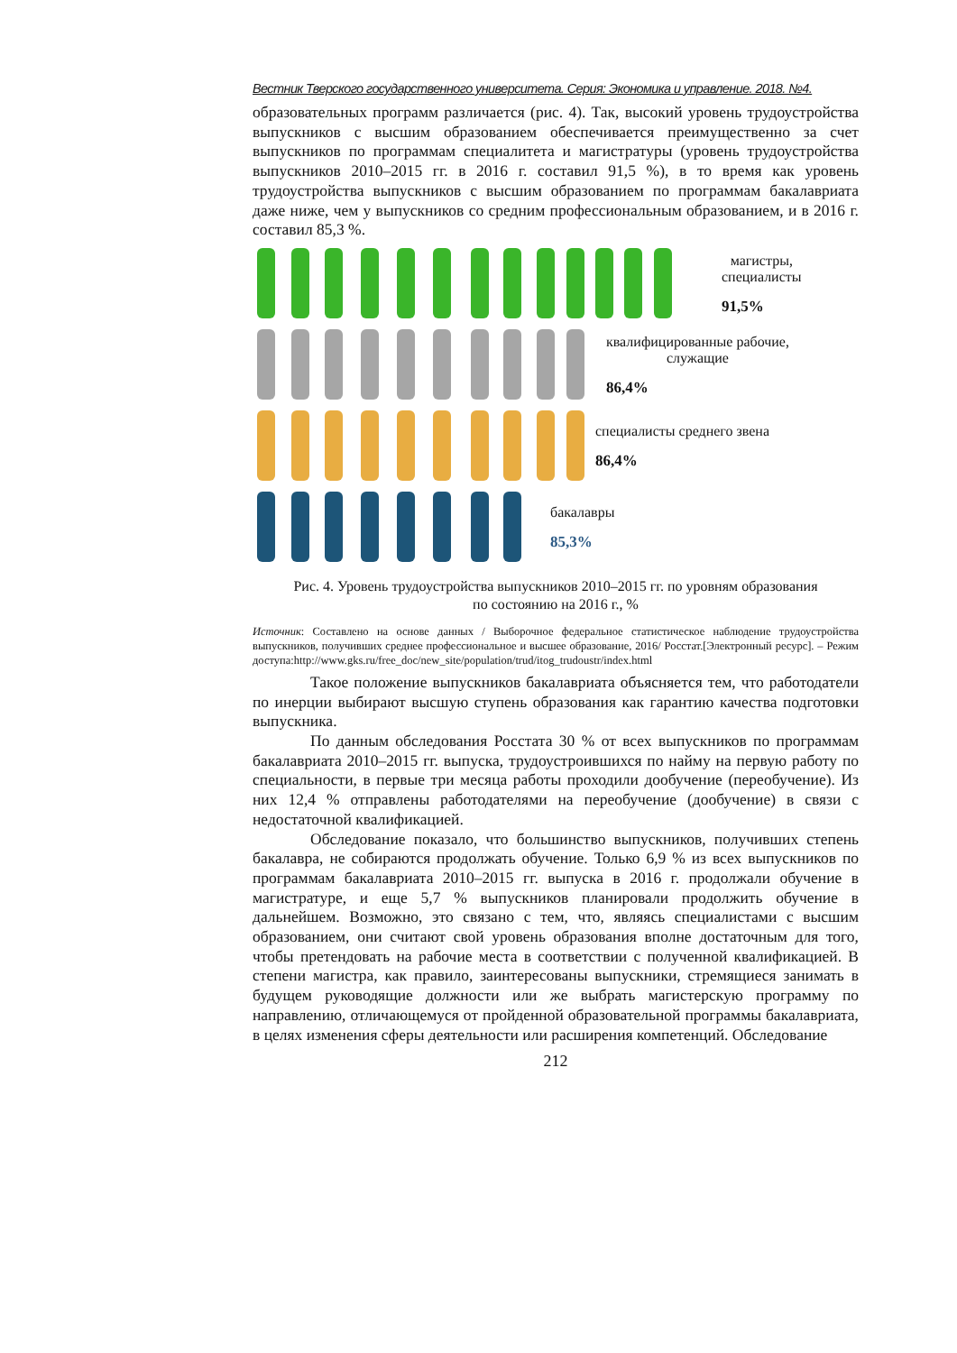Вестник Тверского государственного университета. Серия: Экономика и управление. 2018. №4.
образовательных программ различается (рис. 4). Так, высокий уровень трудоустройства выпускников с высшим образованием обеспечивается преимущественно за счет выпускников по программам специалитета и магистратуры (уровень трудоустройства выпускников 2010–2015 гг. в 2016 г. составил 91,5 %), в то время как уровень трудоустройства выпускников с высшим образованием по программам бакалавриата даже ниже, чем у выпускников со средним профессиональным образованием, и в 2016 г. составил 85,3 %.
магистры,
специалисты
91,5%
квалифицированные рабочие,
служащие
86,4%
специалисты среднего звена
86,4%
бакалавры
85,3%
Рис. 4. Уровень трудоустройства выпускников 2010–2015 гг. по уровням образования
по состоянию на 2016 г., %
Источник: Составлено на основе данных / Выборочное федеральное статистическое наблюдение трудоустройства выпускников, получивших среднее профессиональное и высшее образование, 2016/ Росстат.[Электронный ресурс]. – Режим доступа:http://www.gks.ru/free_doc/new_site/population/trud/itog_trudoustr/index.html
Такое положение выпускников бакалавриата объясняется тем, что работодатели по инерции выбирают высшую ступень образования как гарантию качества подготовки выпускника.
По данным обследования Росстата 30 % от всех выпускников по программам бакалавриата 2010–2015 гг. выпуска, трудоустроившихся по найму на первую работу по специальности, в первые три месяца работы проходили дообучение (переобучение). Из них 12,4 % отправлены работодателями на переобучение (дообучение) в связи с недостаточной квалификацией.
Обследование показало, что большинство выпускников, получивших степень бакалавра, не собираются продолжать обучение. Только 6,9 % из всех выпускников по программам бакалавриата 2010–2015 гг. выпуска в 2016 г. продолжали обучение в магистратуре, и еще 5,7 % выпускников планировали продолжить обучение в дальнейшем. Возможно, это связано с тем, что, являясь специалистами с высшим образованием, они считают свой уровень образования вполне достаточным для того, чтобы претендовать на рабочие места в соответствии с полученной квалификацией. В степени магистра, как правило, заинтересованы выпускники, стремящиеся занимать в будущем руководящие должности или же выбрать магистерскую программу по направлению, отличающемуся от пройденной образовательной программы бакалавриата, в целях изменения сферы деятельности или расширения компетенций. Обследование
212